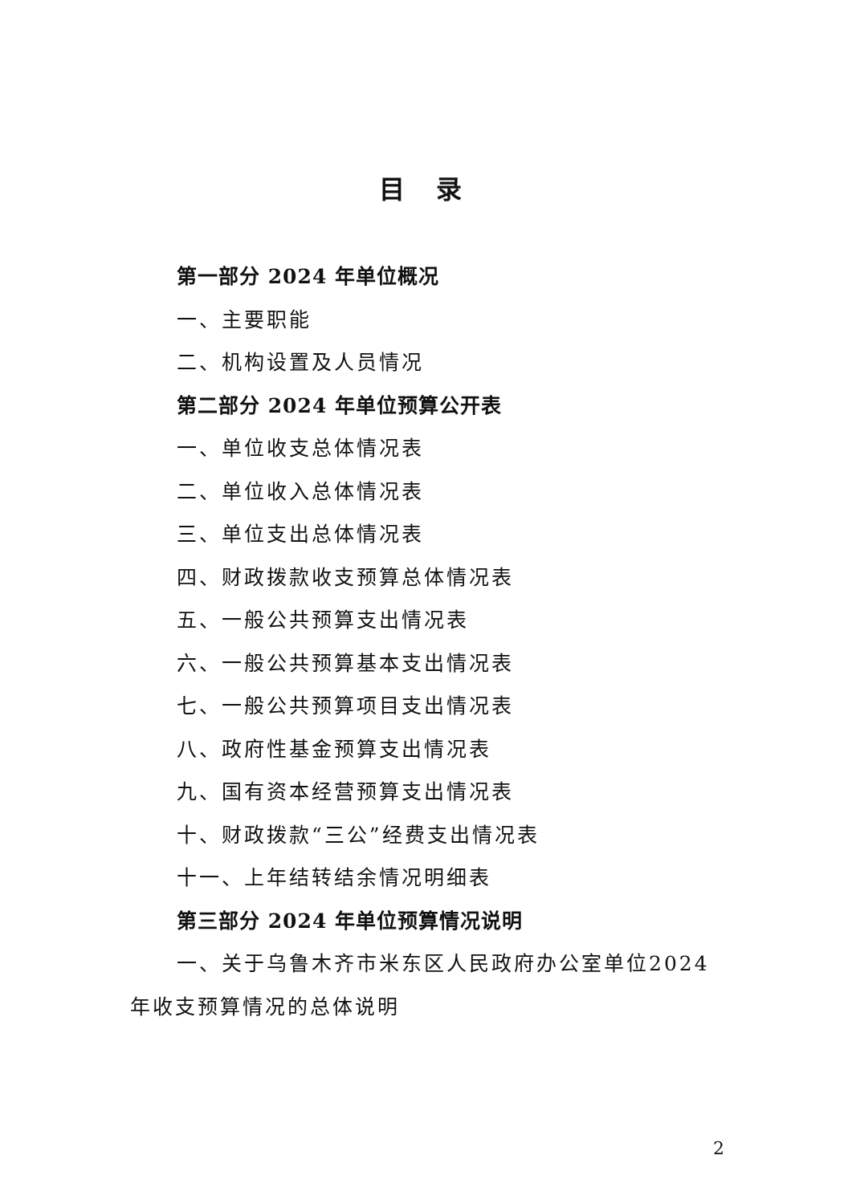目 录
第一部分 2024 年单位概况
一、主要职能
二、机构设置及人员情况
第二部分 2024 年单位预算公开表
一、单位收支总体情况表
二、单位收入总体情况表
三、单位支出总体情况表
四、财政拨款收支预算总体情况表
五、一般公共预算支出情况表
六、一般公共预算基本支出情况表
七、一般公共预算项目支出情况表
八、政府性基金预算支出情况表
九、国有资本经营预算支出情况表
十、财政拨款“三公”经费支出情况表
十一、上年结转结余情况明细表
第三部分 2024 年单位预算情况说明
一、关于乌鲁木齐市米东区人民政府办公室单位2024年收支预算情况的总体说明
2